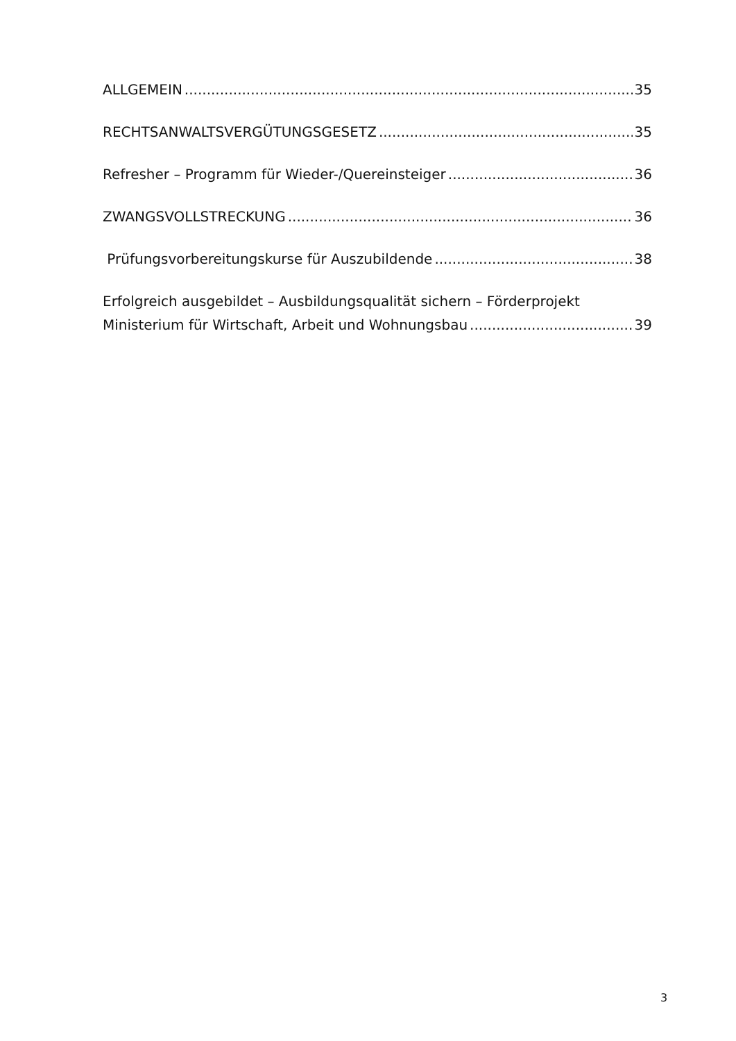ALLGEMEIN 35
RECHTSANWALTSVERGÜTUNGSGESETZ 35
Refresher – Programm für Wieder-/Quereinsteiger 36
ZWANGSVOLLSTRECKUNG 36
Prüfungsvorbereitungskurse für Auszubildende 38
Erfolgreich ausgebildet – Ausbildungsqualität sichern – Förderprojekt
Ministerium für Wirtschaft, Arbeit und Wohnungsbau 39
3